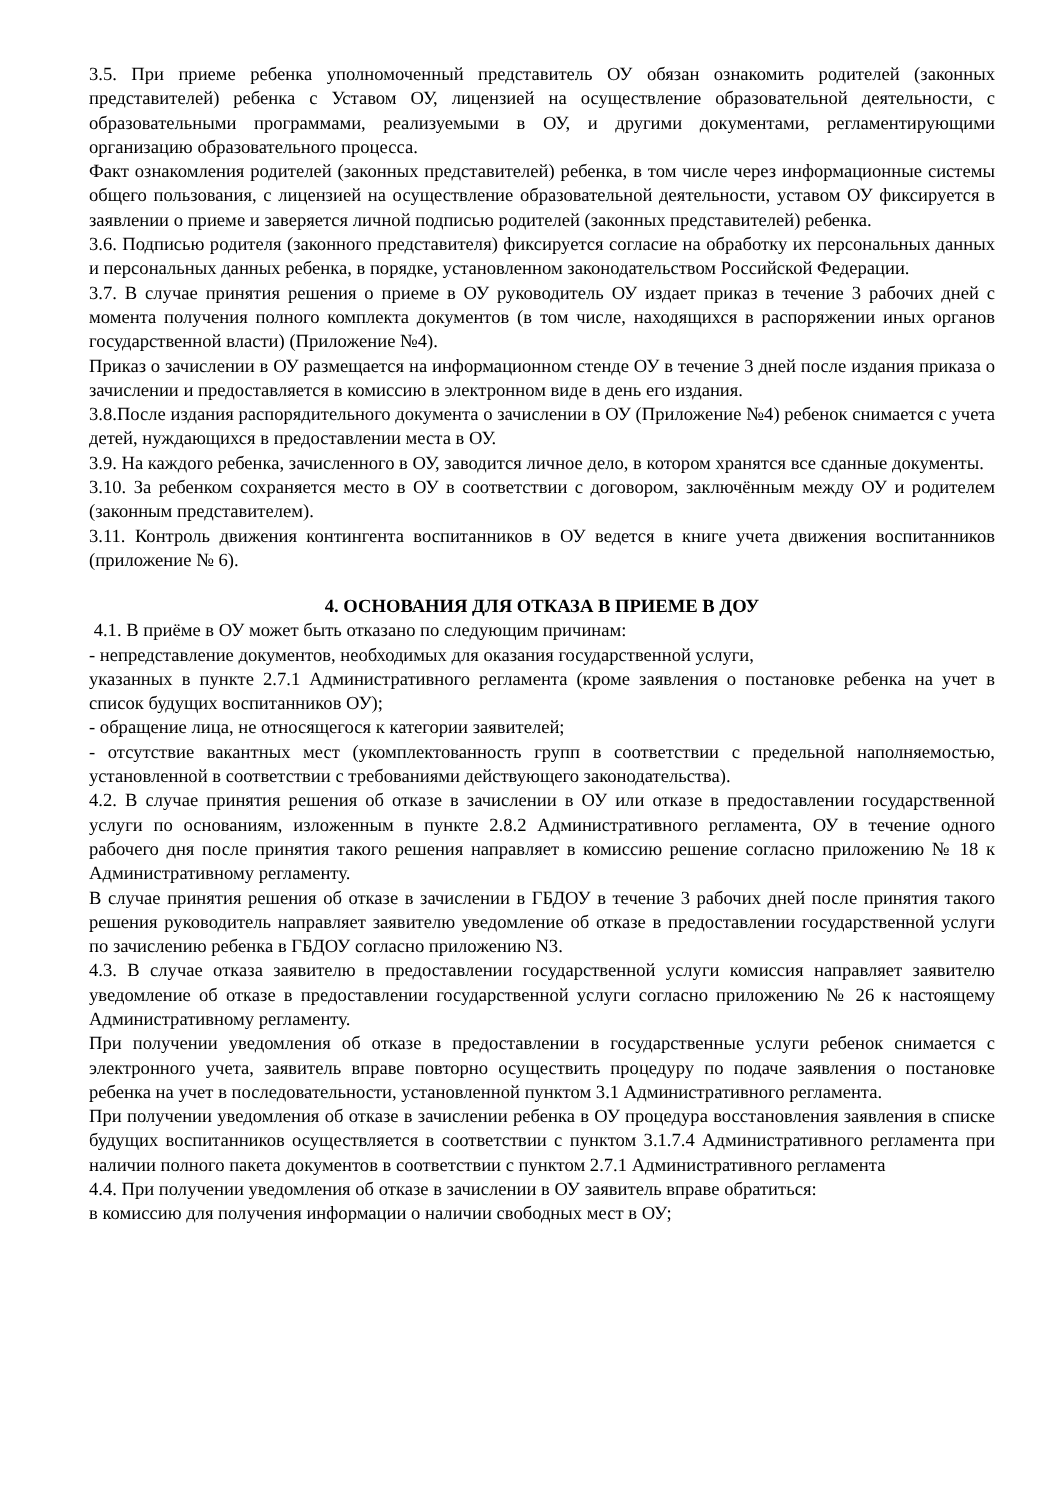3.5. При приеме ребенка уполномоченный представитель ОУ обязан ознакомить родителей (законных представителей) ребенка с Уставом ОУ, лицензией на осуществление образовательной деятельности, с образовательными программами, реализуемыми в ОУ, и другими документами, регламентирующими организацию образовательного процесса.
Факт ознакомления родителей (законных представителей) ребенка, в том числе через информационные системы общего пользования, с лицензией на осуществление образовательной деятельности, уставом ОУ фиксируется в заявлении о приеме и заверяется личной подписью родителей (законных представителей) ребенка.
3.6. Подписью родителя (законного представителя) фиксируется согласие на обработку их персональных данных и персональных данных ребенка, в порядке, установленном законодательством Российской Федерации.
3.7. В случае принятия решения о приеме в ОУ руководитель ОУ издает приказ в течение 3 рабочих дней с момента получения полного комплекта документов (в том числе, находящихся в распоряжении иных органов государственной власти) (Приложение №4).
Приказ о зачислении в ОУ размещается на информационном стенде ОУ в течение 3 дней после издания приказа о зачислении и предоставляется в комиссию в электронном виде в день его издания.
3.8.После издания распорядительного документа о зачислении в ОУ (Приложение №4) ребенок снимается с учета детей, нуждающихся в предоставлении места в ОУ.
3.9. На каждого ребенка, зачисленного в ОУ, заводится личное дело, в котором хранятся все сданные документы.
3.10. За ребенком сохраняется место в ОУ в соответствии с договором, заключённым между ОУ и родителем (законным представителем).
3.11. Контроль движения контингента воспитанников в ОУ ведется в книге учета движения воспитанников (приложение № 6).
4. ОСНОВАНИЯ ДЛЯ ОТКАЗА В ПРИЕМЕ В ДОУ
4.1. В приёме в ОУ может быть отказано по следующим причинам:
- непредставление документов, необходимых для оказания государственной услуги,
указанных в пункте 2.7.1 Административного регламента (кроме заявления о постановке ребенка на учет в список будущих воспитанников ОУ);
- обращение лица, не относящегося к категории заявителей;
- отсутствие вакантных мест (укомплектованность групп в соответствии с предельной наполняемостью, установленной в соответствии с требованиями действующего законодательства).
4.2. В случае принятия решения об отказе в зачислении в ОУ или отказе в предоставлении государственной услуги по основаниям, изложенным в пункте 2.8.2 Административного регламента, ОУ в течение одного рабочего дня после принятия такого решения направляет в комиссию решение согласно приложению № 18 к Административному регламенту.
В случае принятия решения об отказе в зачислении в ГБДОУ в течение 3 рабочих дней после принятия такого решения руководитель направляет заявителю уведомление об отказе в предоставлении государственной услуги по зачислению ребенка в ГБДОУ согласно приложению N3.
4.3. В случае отказа заявителю в предоставлении государственной услуги комиссия направляет заявителю уведомление об отказе в предоставлении государственной услуги согласно приложению № 26 к настоящему Административному регламенту.
При получении уведомления об отказе в предоставлении в государственные услуги ребенок снимается с электронного учета, заявитель вправе повторно осуществить процедуру по подаче заявления о постановке ребенка на учет в последовательности, установленной пунктом 3.1 Административного регламента.
При получении уведомления об отказе в зачислении ребенка в ОУ процедура восстановления заявления в списке будущих воспитанников осуществляется в соответствии с пунктом 3.1.7.4 Административного регламента при наличии полного пакета документов в соответствии с пунктом 2.7.1 Административного регламента
4.4. При получении уведомления об отказе в зачислении в ОУ заявитель вправе обратиться:
в комиссию для получения информации о наличии свободных мест в ОУ;